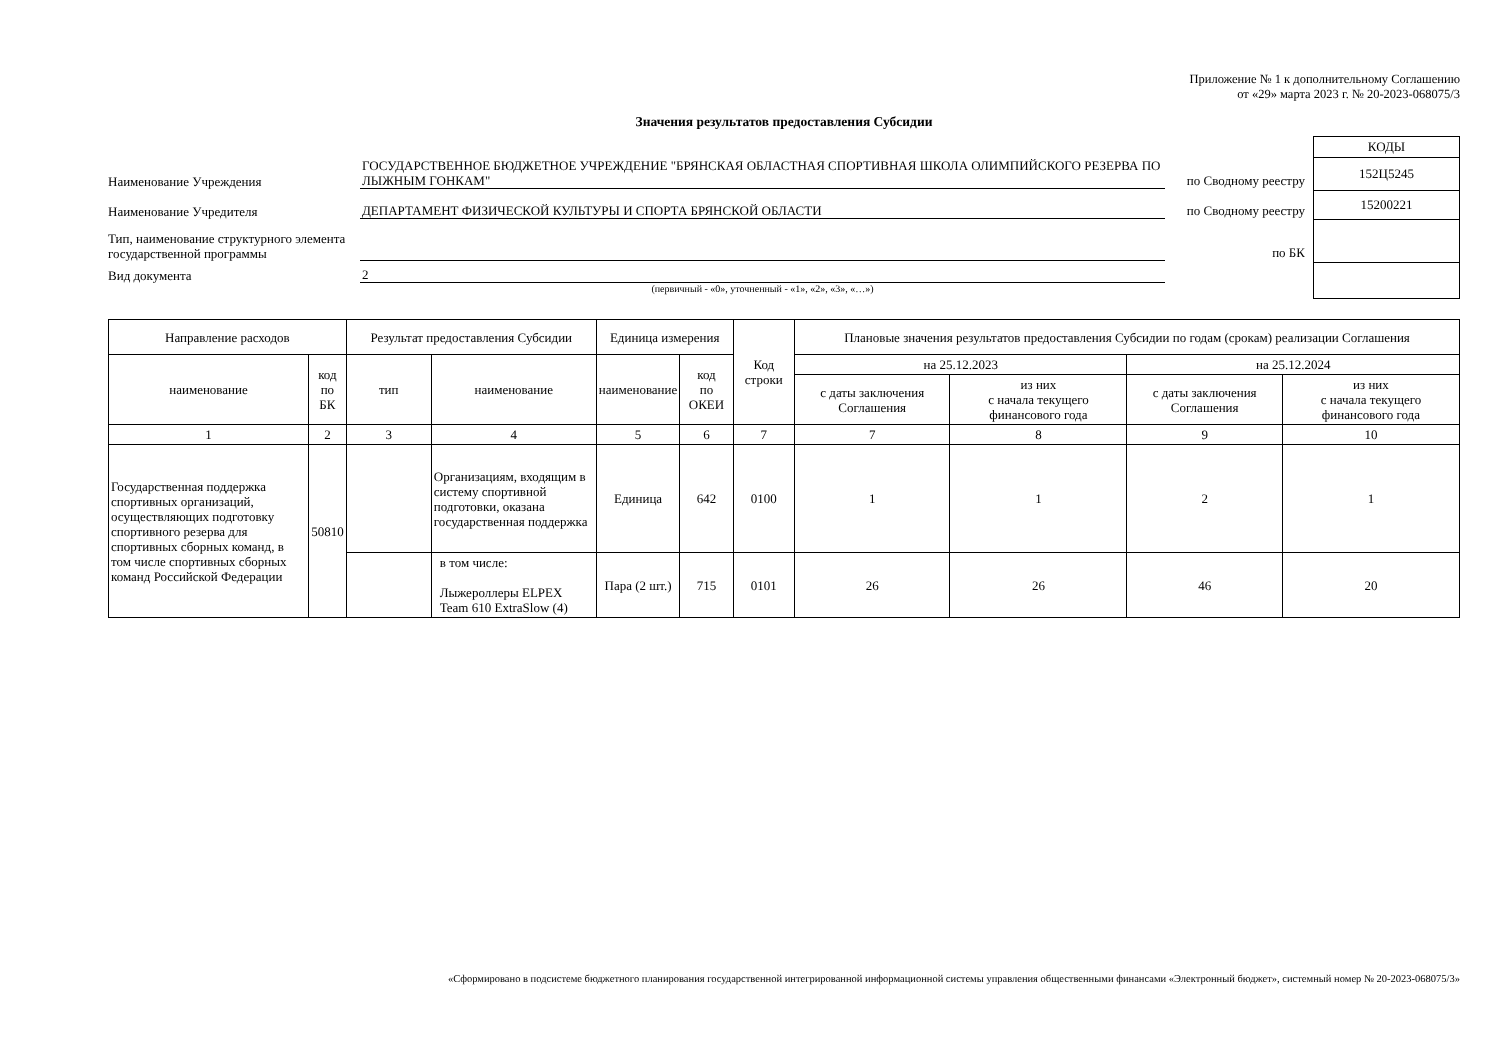Приложение № 1 к дополнительному Соглашению
от «29» марта 2023 г. № 20-2023-068075/3
Значения результатов предоставления Субсидии
Наименование Учреждения
ГОСУДАРСТВЕННОЕ БЮДЖЕТНОЕ УЧРЕЖДЕНИЕ "БРЯНСКАЯ ОБЛАСТНАЯ СПОРТИВНАЯ ШКОЛА ОЛИМПИЙСКОГО РЕЗЕРВА ПО ЛЫЖНЫМ ГОНКАМ"
по Сводному реестру
Наименование Учредителя
ДЕПАРТАМЕНТ ФИЗИЧЕСКОЙ КУЛЬТУРЫ И СПОРТА БРЯНСКОЙ ОБЛАСТИ
по Сводному реестру
Тип, наименование структурного элемента государственной программы
по БК
Вид документа
2
(первичный - «0», уточненный - «1», «2», «3», «…»)
КОДЫ
152Ц5245
15200221
| Направление расходов | | Результат предоставления Субсидии | | Единица измерения | | Код строки | Плановые значения результатов предоставления Субсидии по годам (срокам) реализации Соглашения | | | |
| --- | --- | --- | --- | --- | --- | --- | --- | --- | --- | --- |
| наименование | код по БК | тип | наименование | наименование | код по ОКЕИ | | на 25.12.2023 | | на 25.12.2024 | |
| | | | | | | | с даты заключения Соглашения | из них с начала текущего финансового года | с даты заключения Соглашения | из них с начала текущего финансового года |
| 1 | 2 | 3 | 4 | 5 | 6 | 7 | 7 | 8 | 9 | 10 |
| Государственная поддержка спортивных организаций, осуществляющих подготовку спортивного резерва для спортивных сборных команд, в том числе спортивных сборных команд Российской Федерации | 50810 | | Организациям, входящим в систему спортивной подготовки, оказана государственная поддержка | Единица | 642 | 0100 | 1 | 1 | 2 | 1 |
| | | | в том числе: Лыжероллеры ELPEX Team 610 ExtraSlow (4) | Пара (2 шт.) | 715 | 0101 | 26 | 26 | 46 | 20 |
«Сформировано в подсистеме бюджетного планирования государственной интегрированной информационной системы управления общественными финансами «Электронный бюджет», системный номер № 20-2023-068075/3»